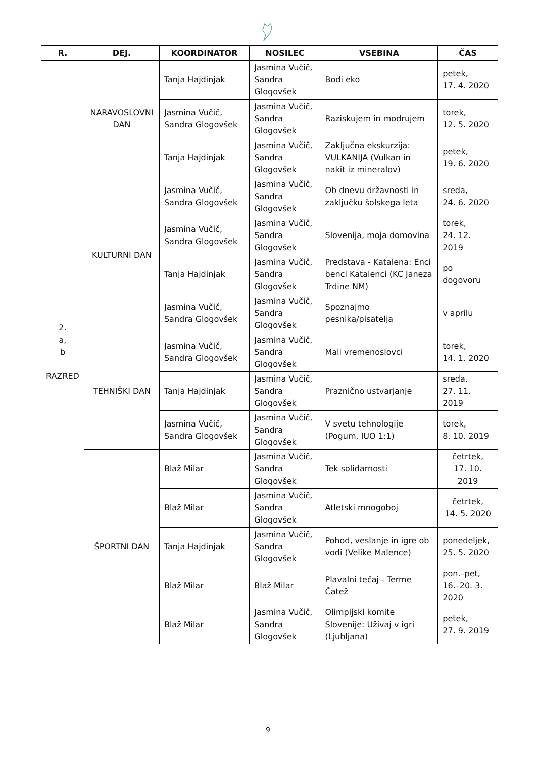| R. | DEJ. | KOORDINATOR | NOSILEC | VSEBINA | ČAS |
| --- | --- | --- | --- | --- | --- |
| 2. a, b RAZRED | NARAVOSLOVNI DAN | Tanja Hajdinjak | Jasmina Vučič, Sandra Glogovšek | Bodi eko | petek, 17. 4. 2020 |
| | | Jasmina Vučič, Sandra Glogovšek | Jasmina Vučič, Sandra Glogovšek | Raziskujem in modrujem | torek, 12. 5. 2020 |
| | | Tanja Hajdinjak | Jasmina Vučič, Sandra Glogovšek | Zaključna ekskurzija: VULKANIJA (Vulkan in nakit iz mineralov) | petek, 19. 6. 2020 |
| | KULTURNI DAN | Jasmina Vučič, Sandra Glogovšek | Jasmina Vučič, Sandra Glogovšek | Ob dnevu državnosti in zaključku šolskega leta | sreda, 24. 6. 2020 |
| | | Jasmina Vučič, Sandra Glogovšek | Jasmina Vučič, Sandra Glogovšek | Slovenija, moja domovina | torek, 24. 12. 2019 |
| | | Tanja Hajdinjak | Jasmina Vučič, Sandra Glogovšek | Predstava - Katalena: Enci benci Katalenci (KC Janeza Trdine NM) | po dogovoru |
| | | Jasmina Vučič, Sandra Glogovšek | Jasmina Vučič, Sandra Glogovšek | Spoznajmo pesnika/pisatelja | v aprilu |
| | TEHNIŠKI DAN | Jasmina Vučič, Sandra Glogovšek | Jasmina Vučič, Sandra Glogovšek | Mali vremenoslovci | torek, 14. 1. 2020 |
| | | Tanja Hajdinjak | Jasmina Vučič, Sandra Glogovšek | Praznično ustvarjanje | sreda, 27. 11. 2019 |
| | | Jasmina Vučič, Sandra Glogovšek | Jasmina Vučič, Sandra Glogovšek | V svetu tehnologije (Pogum, IUO 1:1) | torek, 8. 10. 2019 |
| | ŠPORTNI DAN | Blaž Milar | Jasmina Vučič, Sandra Glogovšek | Tek solidarnosti | četrtek, 17. 10. 2019 |
| | | Blaž Milar | Jasmina Vučič, Sandra Glogovšek | Atletski mnogoboj | četrtek, 14. 5. 2020 |
| | | Tanja Hajdinjak | Jasmina Vučič, Sandra Glogovšek | Pohod, veslanje in igre ob vodi (Velike Malence) | ponedeljek, 25. 5. 2020 |
| | | Blaž Milar | Blaž Milar | Plavalni tečaj - Terme Čatež | pon.–pet, 16.–20. 3. 2020 |
| | | Blaž Milar | Jasmina Vučič, Sandra Glogovšek | Olimpijski komite Slovenije: Uživaj v igri (Ljubljana) | petek, 27. 9. 2019 |
9